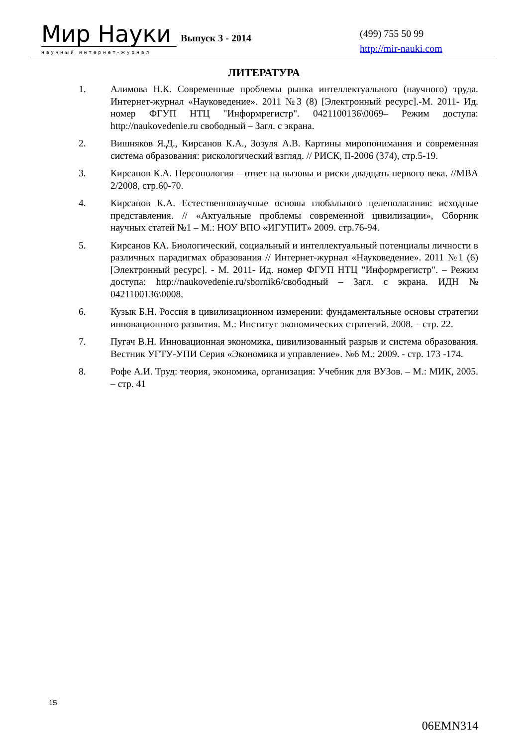Мир Науки
научный интернет-журнал
Выпуск 3 - 2014
(499) 755 50 99
http://mir-nauki.com
ЛИТЕРАТУРА
1. Алимова Н.К. Современные проблемы рынка интеллектуального (научного) труда. Интернет-журнал «Науковедение». 2011 №3 (8) [Электронный ресурс].-М. 2011- Ид. номер ФГУП НТЦ "Информрегистр". 0421100136\0069– Режим доступа: http://naukovedenie.ru свободный – Загл. с экрана.
2. Вишняков Я.Д., Кирсанов К.А., Зозуля А.В. Картины миропонимания и современная система образования: рискологический взгляд. // РИСК, II-2006 (374), стр.5-19.
3. Кирсанов К.А. Персонология – ответ на вызовы и риски двадцать первого века. //MBA 2/2008, стр.60-70.
4. Кирсанов К.А. Естественнонаучные основы глобального целеполагания: исходные представления. // «Актуальные проблемы современной цивилизации», Сборник научных статей №1 – М.: НОУ ВПО «ИГУПИТ» 2009. стр.76-94.
5. Кирсанов КА. Биологический, социальный и интеллектуальный потенциалы личности в различных парадигмах образования // Интернет-журнал «Науковедение». 2011 №1 (6) [Электронный ресурс]. - М. 2011- Ид. номер ФГУП НТЦ "Информрегистр". – Режим доступа: http://naukovedenie.ru/sbornik6/свободный – Загл. с экрана. ИДН № 0421100136\0008.
6. Кузык Б.Н. Россия в цивилизационном измерении: фундаментальные основы стратегии инновационного развития. М.: Институт экономических стратегий. 2008. – стр. 22.
7. Пугач В.Н. Инновационная экономика, цивилизованный разрыв и система образования. Вестник УГТУ-УПИ Серия «Экономика и управление». №6 М.: 2009. - стр. 173 -174.
8. Рофе А.И. Труд: теория, экономика, организация: Учебник для ВУЗов. – М.: МИК, 2005. – стр. 41
15
06EMN314